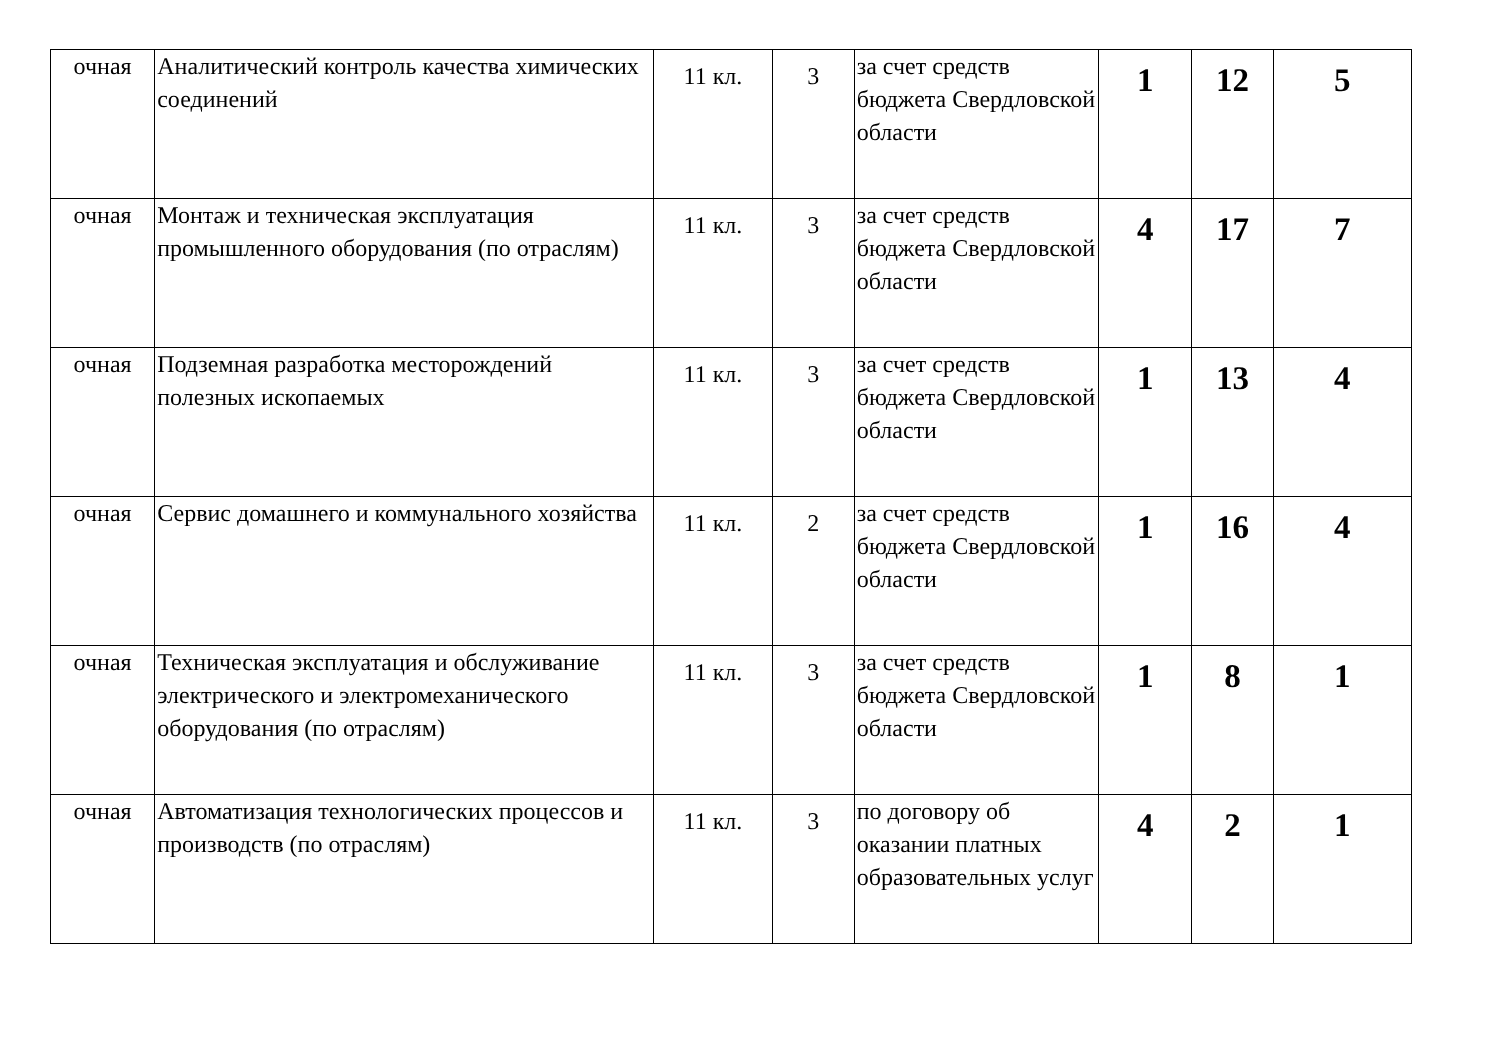| очная | Аналитический контроль качества химических соединений | 11 кл. | 3 | за счет средств бюджета Свердловской области | 1 | 12 | 5 |
| очная | Монтаж и техническая эксплуатация промышленного оборудования (по отраслям) | 11 кл. | 3 | за счет средств бюджета Свердловской области | 4 | 17 | 7 |
| очная | Подземная разработка месторождений полезных ископаемых | 11 кл. | 3 | за счет средств бюджета Свердловской области | 1 | 13 | 4 |
| очная | Сервис домашнего и коммунального хозяйства | 11 кл. | 2 | за счет средств бюджета Свердловской области | 1 | 16 | 4 |
| очная | Техническая эксплуатация и обслуживание электрического и электромеханического оборудования (по отраслям) | 11 кл. | 3 | за счет средств бюджета Свердловской области | 1 | 8 | 1 |
| очная | Автоматизация технологических процессов и производств (по отраслям) | 11 кл. | 3 | по договору об оказании платных образовательных услуг | 4 | 2 | 1 |